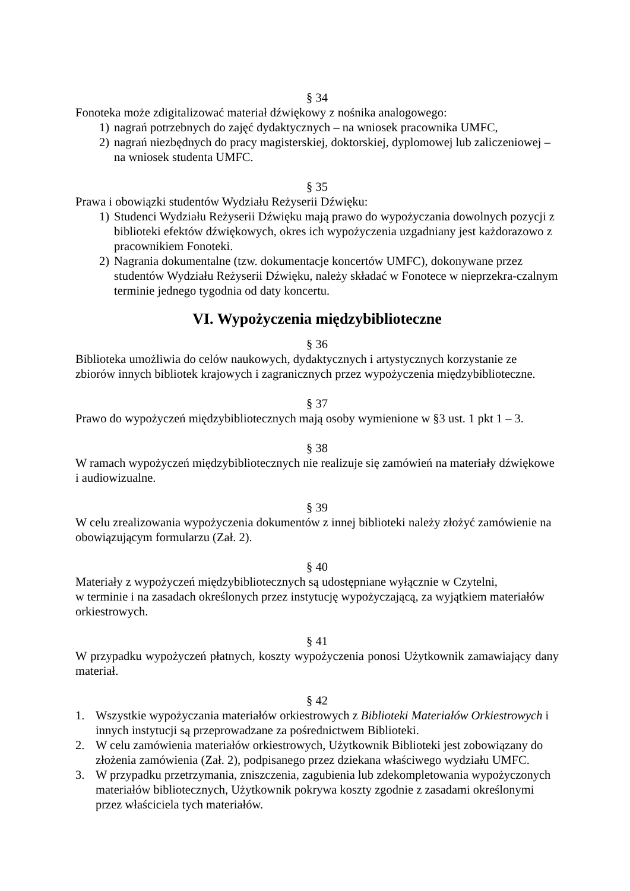§ 34
Fonoteka może zdigitalizować materiał dźwiękowy z nośnika analogowego:
1) nagrań potrzebnych do zajęć dydaktycznych – na wniosek pracownika UMFC,
2) nagrań niezbędnych do pracy magisterskiej, doktorskiej, dyplomowej lub zaliczeniowej – na wniosek studenta UMFC.
§ 35
Prawa i obowiązki studentów Wydziału Reżyserii Dźwięku:
1) Studenci Wydziału Reżyserii Dźwięku mają prawo do wypożyczania dowolnych pozycji z biblioteki efektów dźwiękowych, okres ich wypożyczenia uzgadniany jest każdorazowo z pracownikiem Fonoteki.
2) Nagrania dokumentalne (tzw. dokumentacje koncertów UMFC), dokonywane przez studentów Wydziału Reżyserii Dźwięku, należy składać w Fonotece w nieprzekra-czalnym terminie jednego tygodnia od daty koncertu.
VI. Wypożyczenia międzybiblioteczne
§ 36
Biblioteka umożliwia do celów naukowych, dydaktycznych i artystycznych korzystanie ze zbiorów innych bibliotek krajowych i zagranicznych przez wypożyczenia międzybiblioteczne.
§ 37
Prawo do wypożyczeń międzybibliotecznych mają osoby wymienione w §3 ust. 1 pkt 1 – 3.
§ 38
W ramach wypożyczeń międzybibliotecznych nie realizuje się zamówień na materiały dźwiękowe i audiowizualne.
§ 39
W celu zrealizowania wypożyczenia dokumentów z innej biblioteki należy złożyć zamówienie na obowiązującym formularzu (Zał. 2).
§ 40
Materiały z wypożyczeń międzybibliotecznych są udostępniane wyłącznie w Czytelni,
w terminie i na zasadach określonych przez instytucję wypożyczającą, za wyjątkiem materiałów orkiestrowych.
§ 41
W przypadku wypożyczeń płatnych, koszty wypożyczenia ponosi Użytkownik zamawiający dany materiał.
§ 42
1. Wszystkie wypożyczania materiałów orkiestrowych z Biblioteki Materiałów Orkiestrowych i innych instytucji są przeprowadzane za pośrednictwem Biblioteki.
2. W celu zamówienia materiałów orkiestrowych, Użytkownik Biblioteki jest zobowiązany do złożenia zamówienia (Zał. 2), podpisanego przez dziekana właściwego wydziału UMFC.
3. W przypadku przetrzymania, zniszczenia, zagubienia lub zdekompletowania wypożyczonych materiałów bibliotecznych, Użytkownik pokrywa koszty zgodnie z zasadami określonymi przez właściciela tych materiałów.